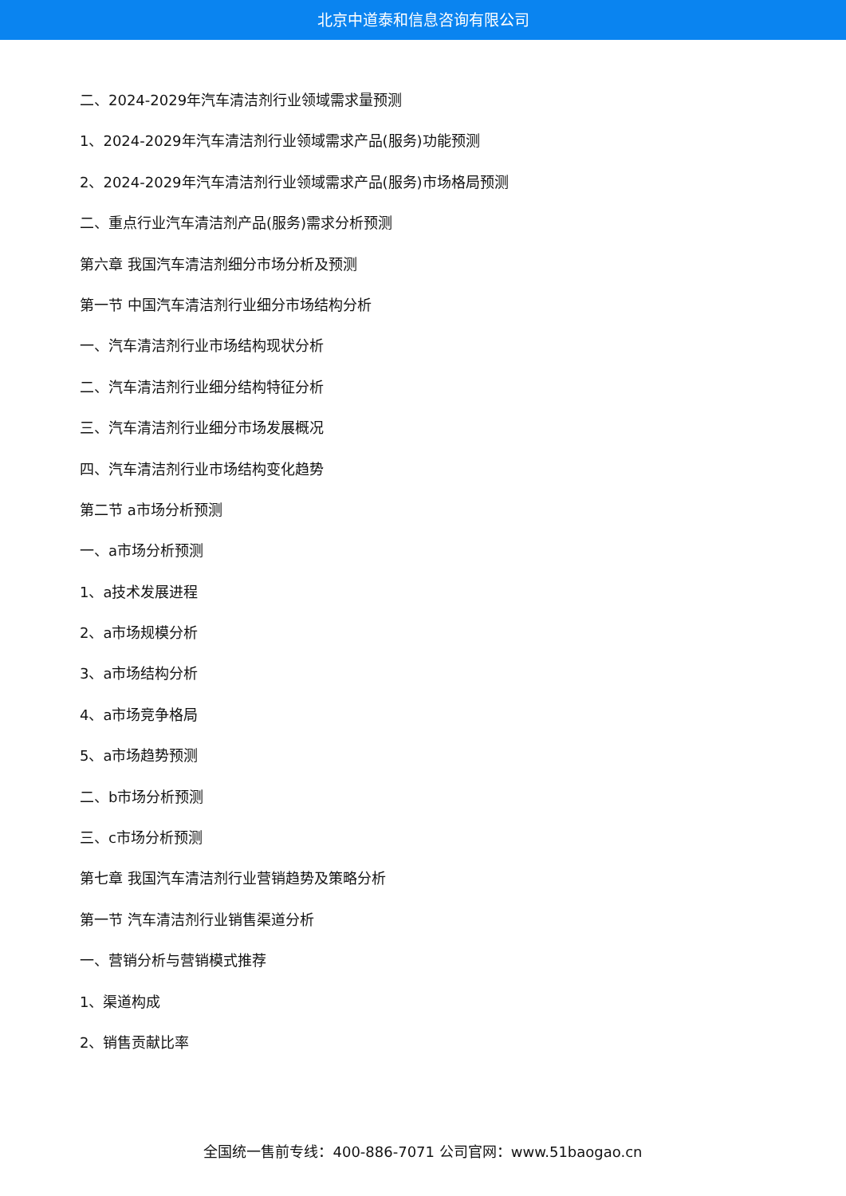北京中道泰和信息咨询有限公司
二、2024-2029年汽车清洁剂行业领域需求量预测
1、2024-2029年汽车清洁剂行业领域需求产品(服务)功能预测
2、2024-2029年汽车清洁剂行业领域需求产品(服务)市场格局预测
二、重点行业汽车清洁剂产品(服务)需求分析预测
第六章 我国汽车清洁剂细分市场分析及预测
第一节 中国汽车清洁剂行业细分市场结构分析
一、汽车清洁剂行业市场结构现状分析
二、汽车清洁剂行业细分结构特征分析
三、汽车清洁剂行业细分市场发展概况
四、汽车清洁剂行业市场结构变化趋势
第二节 a市场分析预测
一、a市场分析预测
1、a技术发展进程
2、a市场规模分析
3、a市场结构分析
4、a市场竞争格局
5、a市场趋势预测
二、b市场分析预测
三、c市场分析预测
第七章 我国汽车清洁剂行业营销趋势及策略分析
第一节 汽车清洁剂行业销售渠道分析
一、营销分析与营销模式推荐
1、渠道构成
2、销售贡献比率
全国统一售前专线：400-886-7071 公司官网：www.51baogao.cn